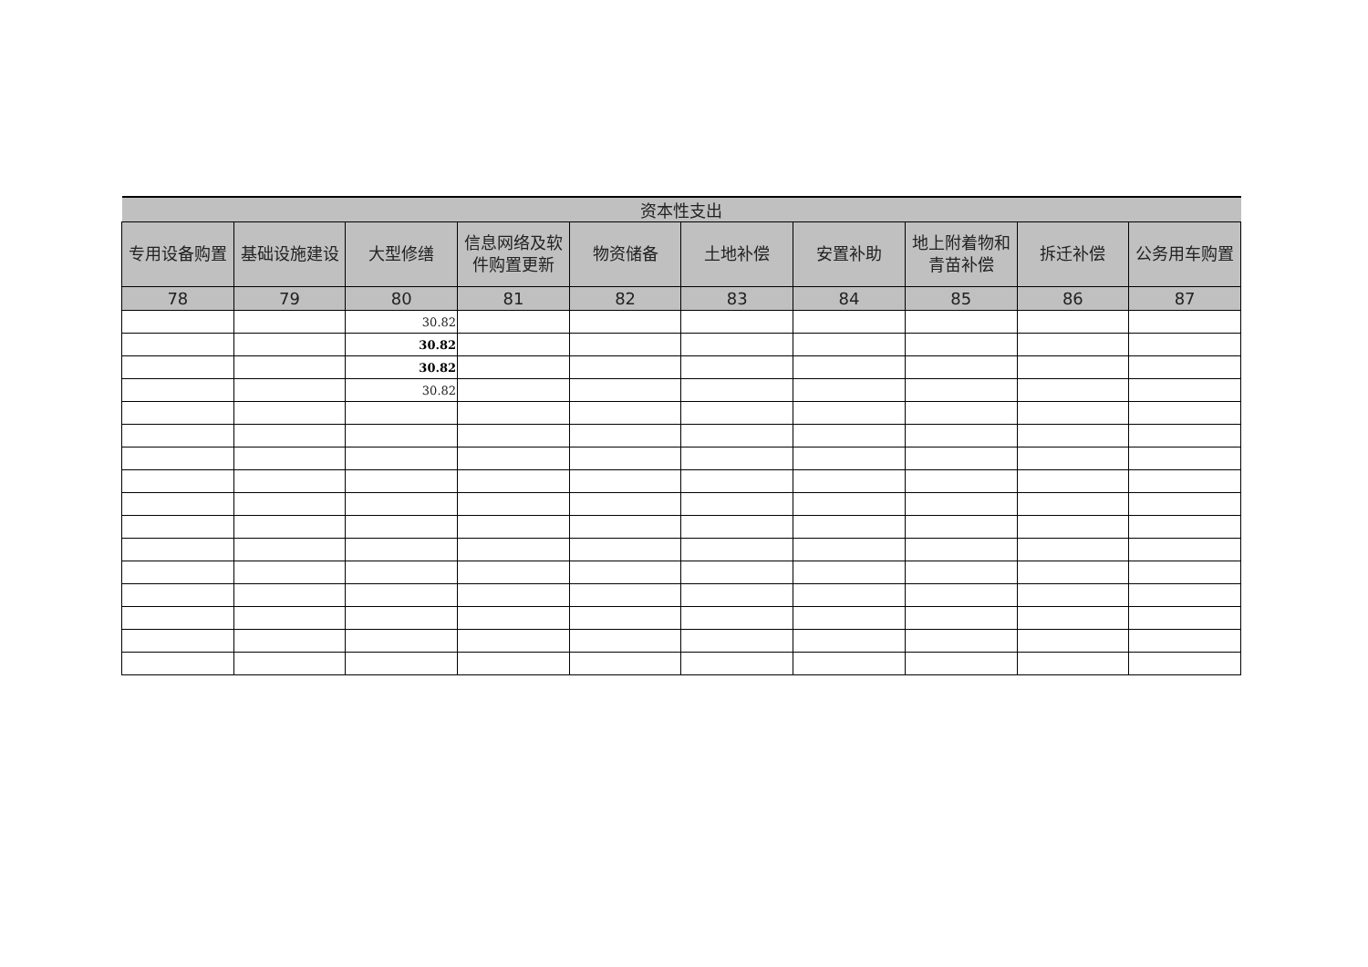| 资本性支出 | | | | | | | | | |
| --- | --- | --- | --- | --- | --- | --- | --- | --- | --- |
| 专用设备购置 | 基础设施建设 | 大型修缮 | 信息网络及软件购置更新 | 物资储备 | 土地补偿 | 安置补助 | 地上附着物和青苗补偿 | 拆迁补偿 | 公务用车购置 |
| 78 | 79 | 80 | 81 | 82 | 83 | 84 | 85 | 86 | 87 |
| | | 30.82 | | | | | | | |
| | | 30.82 | | | | | | | |
| | | 30.82 | | | | | | | |
| | | 30.82 | | | | | | | |